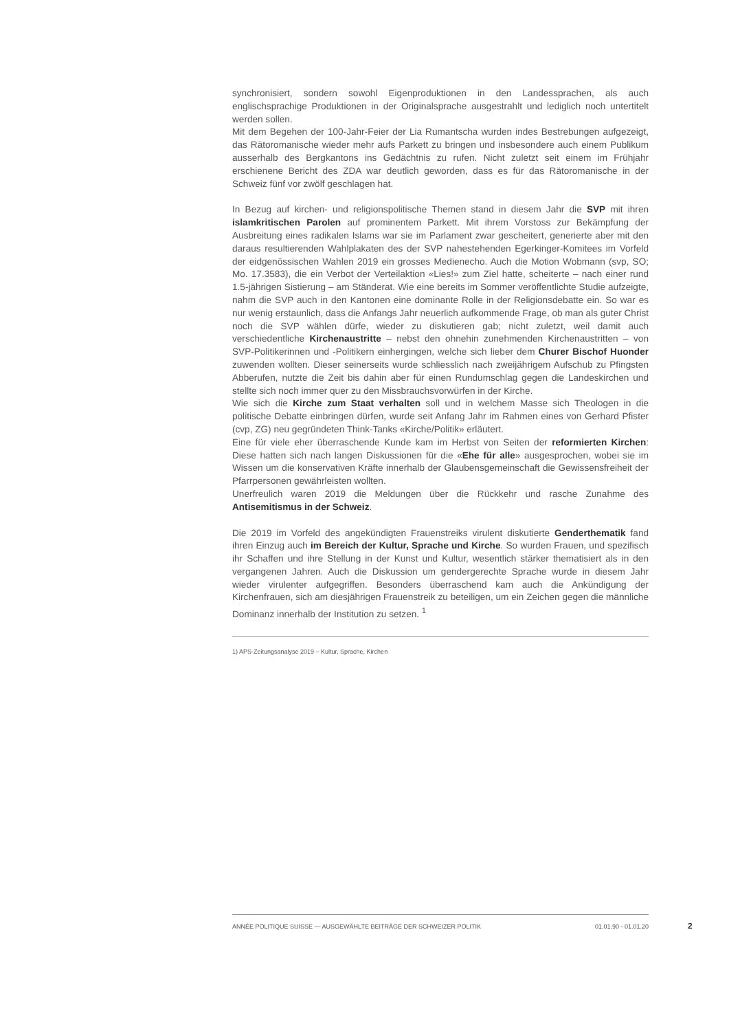synchronisiert, sondern sowohl Eigenproduktionen in den Landessprachen, als auch englischsprachige Produktionen in der Originalsprache ausgestrahlt und lediglich noch untertitelt werden sollen.
Mit dem Begehen der 100-Jahr-Feier der Lia Rumantscha wurden indes Bestrebungen aufgezeigt, das Rätoromanische wieder mehr aufs Parkett zu bringen und insbesondere auch einem Publikum ausserhalb des Bergkantons ins Gedächtnis zu rufen. Nicht zuletzt seit einem im Frühjahr erschienene Bericht des ZDA war deutlich geworden, dass es für das Rätoromanische in der Schweiz fünf vor zwölf geschlagen hat.
In Bezug auf kirchen- und religionspolitische Themen stand in diesem Jahr die SVP mit ihren islamkritischen Parolen auf prominentem Parkett. Mit ihrem Vorstoss zur Bekämpfung der Ausbreitung eines radikalen Islams war sie im Parlament zwar gescheitert, generierte aber mit den daraus resultierenden Wahlplakaten des der SVP nahestehenden Egerkinger-Komitees im Vorfeld der eidgenössischen Wahlen 2019 ein grosses Medienecho. Auch die Motion Wobmann (svp, SO; Mo. 17.3583), die ein Verbot der Verteilaktion «Lies!» zum Ziel hatte, scheiterte – nach einer rund 1.5-jährigen Sistierung – am Ständerat. Wie eine bereits im Sommer veröffentlichte Studie aufzeigte, nahm die SVP auch in den Kantonen eine dominante Rolle in der Religionsdebatte ein. So war es nur wenig erstaunlich, dass die Anfangs Jahr neuerlich aufkommende Frage, ob man als guter Christ noch die SVP wählen dürfe, wieder zu diskutieren gab; nicht zuletzt, weil damit auch verschiedentliche Kirchenaustritte – nebst den ohnehin zunehmenden Kirchenaustritten – von SVP-Politikerinnen und -Politikern einhergingen, welche sich lieber dem Churer Bischof Huonder zuwenden wollten. Dieser seinerseits wurde schliesslich nach zweijährigem Aufschub zu Pfingsten Abberufen, nutzte die Zeit bis dahin aber für einen Rundumschlag gegen die Landeskirchen und stellte sich noch immer quer zu den Missbrauchsvorwürfen in der Kirche.
Wie sich die Kirche zum Staat verhalten soll und in welchem Masse sich Theologen in die politische Debatte einbringen dürfen, wurde seit Anfang Jahr im Rahmen eines von Gerhard Pfister (cvp, ZG) neu gegründeten Think-Tanks «Kirche/Politik» erläutert.
Eine für viele eher überraschende Kunde kam im Herbst von Seiten der reformierten Kirchen: Diese hatten sich nach langen Diskussionen für die «Ehe für alle» ausgesprochen, wobei sie im Wissen um die konservativen Kräfte innerhalb der Glaubensgemeinschaft die Gewissensfreiheit der Pfarrpersonen gewährleisten wollten.
Unerfreulich waren 2019 die Meldungen über die Rückkehr und rasche Zunahme des Antisemitismus in der Schweiz.
Die 2019 im Vorfeld des angekündigten Frauenstreiks virulent diskutierte Genderthematik fand ihren Einzug auch im Bereich der Kultur, Sprache und Kirche. So wurden Frauen, und spezifisch ihr Schaffen und ihre Stellung in der Kunst und Kultur, wesentlich stärker thematisiert als in den vergangenen Jahren. Auch die Diskussion um gendergerechte Sprache wurde in diesem Jahr wieder virulenter aufgegriffen. Besonders überraschend kam auch die Ankündigung der Kirchenfrauen, sich am diesjährigen Frauenstreik zu beteiligen, um ein Zeichen gegen die männliche Dominanz innerhalb der Institution zu setzen. <sup>1</sup>
1) APS-Zeitungsanalyse 2019 – Kultur, Sprache, Kirchen
ANNÉE POLITIQUE SUISSE — AUSGEWÄHLTE BEITRÄGE DER SCHWEIZER POLITIK 01.01.90 - 01.01.20
2